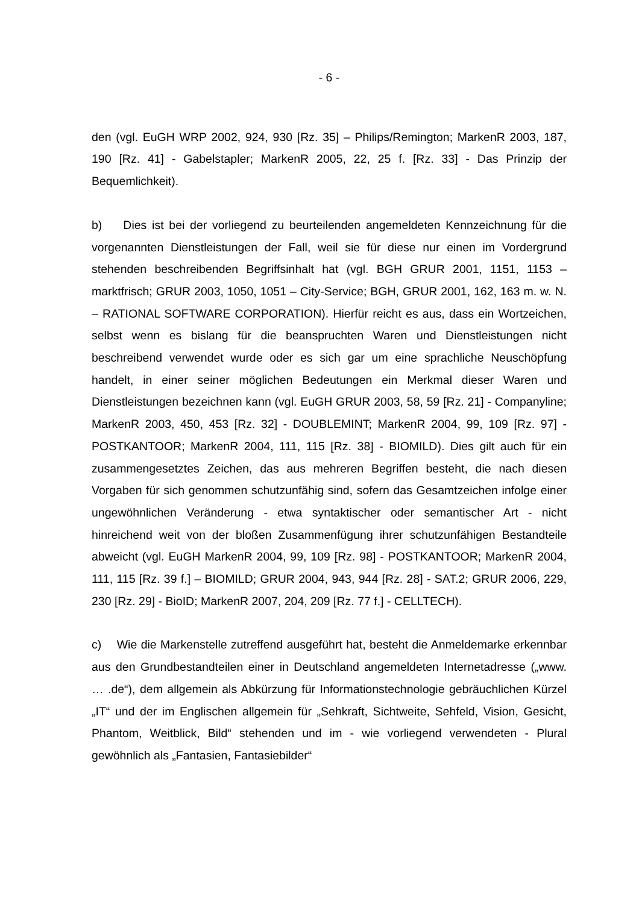- 6 -
den (vgl. EuGH WRP 2002, 924, 930 [Rz. 35] – Philips/Remington; MarkenR 2003, 187, 190 [Rz. 41] - Gabelstapler; MarkenR 2005, 22, 25 f. [Rz. 33] - Das Prinzip der Bequemlichkeit).
b) Dies ist bei der vorliegend zu beurteilenden angemeldeten Kennzeichnung für die vorgenannten Dienstleistungen der Fall, weil sie für diese nur einen im Vordergrund stehenden beschreibenden Begriffsinhalt hat (vgl. BGH GRUR 2001, 1151, 1153 – marktfrisch; GRUR 2003, 1050, 1051 – City-Service; BGH, GRUR 2001, 162, 163 m. w. N. – RATIONAL SOFTWARE CORPORATION). Hierfür reicht es aus, dass ein Wortzeichen, selbst wenn es bislang für die beanspruchten Waren und Dienstleistungen nicht beschreibend verwendet wurde oder es sich gar um eine sprachliche Neuschöpfung handelt, in einer seiner möglichen Bedeutungen ein Merkmal dieser Waren und Dienstleistungen bezeichnen kann (vgl. EuGH GRUR 2003, 58, 59 [Rz. 21] - Companyline; MarkenR 2003, 450, 453 [Rz. 32] - DOUBLEMINT; MarkenR 2004, 99, 109 [Rz. 97] - POSTKANTOOR; MarkenR 2004, 111, 115 [Rz. 38] - BIOMILD). Dies gilt auch für ein zusammengesetztes Zeichen, das aus mehreren Begriffen besteht, die nach diesen Vorgaben für sich genommen schutzunfähig sind, sofern das Gesamtzeichen infolge einer ungewöhnlichen Veränderung - etwa syntaktischer oder semantischer Art - nicht hinreichend weit von der bloßen Zusammenfügung ihrer schutzunfähigen Bestandteile abweicht (vgl. EuGH MarkenR 2004, 99, 109 [Rz. 98] - POSTKANTOOR; MarkenR 2004, 111, 115 [Rz. 39 f.] – BIOMILD; GRUR 2004, 943, 944 [Rz. 28] - SAT.2; GRUR 2006, 229, 230 [Rz. 29] - BioID; MarkenR 2007, 204, 209 [Rz. 77 f.] - CELLTECH).
c) Wie die Markenstelle zutreffend ausgeführt hat, besteht die Anmeldemarke erkennbar aus den Grundbestandteilen einer in Deutschland angemeldeten Internetadresse („www. … .de“), dem allgemein als Abkürzung für Informationstechnologie gebräuchlichen Kürzel „IT“ und der im Englischen allgemein für „Sehkraft, Sichtweite, Sehfeld, Vision, Gesicht, Phantom, Weitblick, Bild“ stehenden und im - wie vorliegend verwendeten - Plural gewöhnlich als „Fantasien, Fantasiebilder“